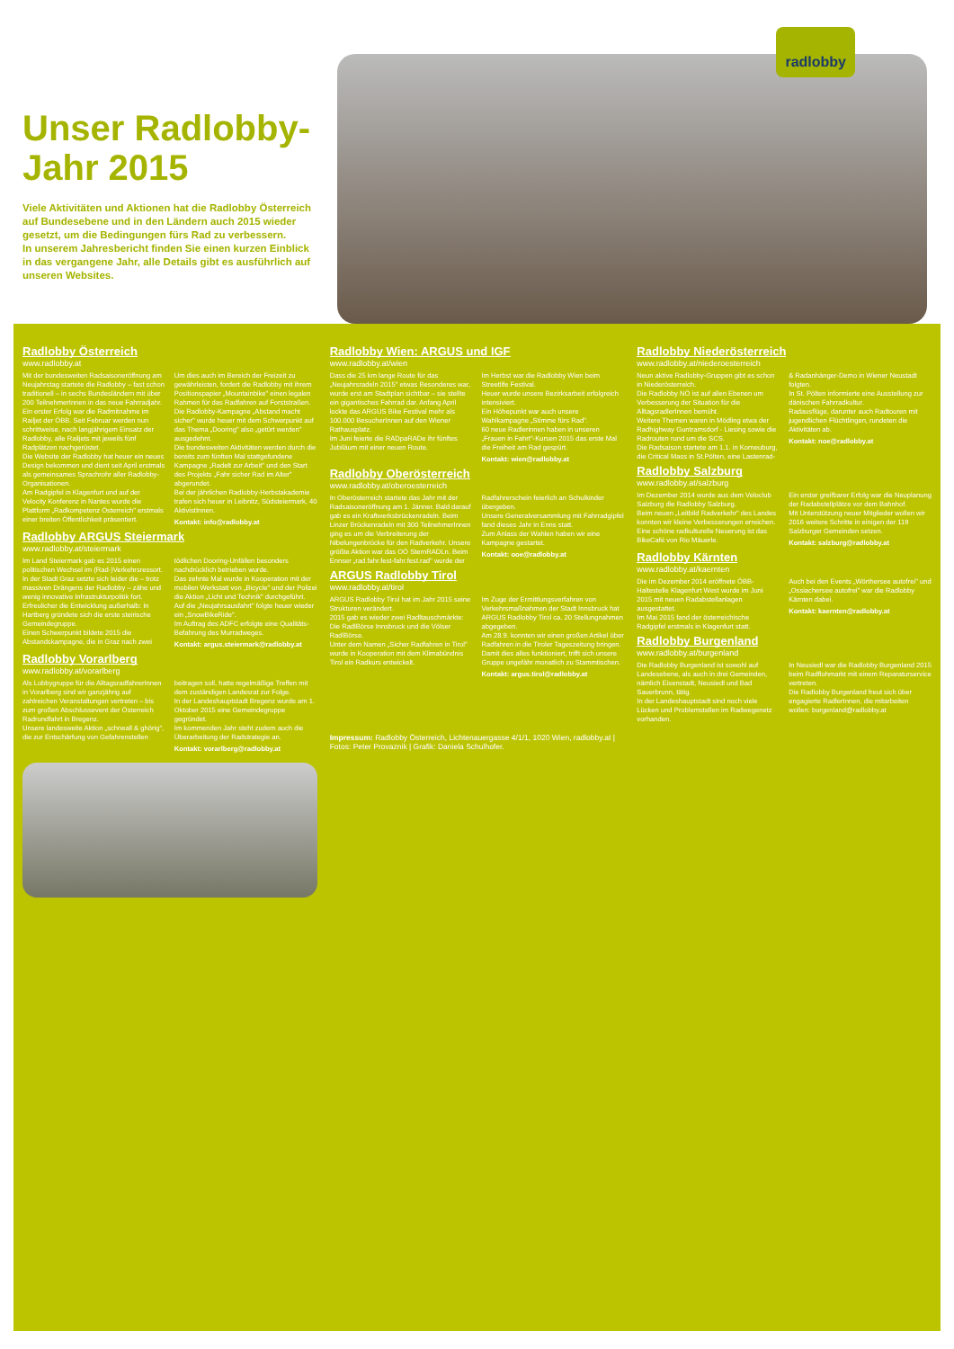Unser Radlobby-Jahr 2015
Viele Aktivitäten und Aktionen hat die Radlobby Österreich auf Bundesebene und in den Ländern auch 2015 wieder gesetzt, um die Bedingungen fürs Rad zu verbessern.
In unserem Jahresbericht finden Sie einen kurzen Einblick in das vergangene Jahr, alle Details gibt es ausführlich auf unseren Websites.
radlobby
Radlobby Österreich
www.radlobby.at
Mit der bundesweiten Radsaisoneröffnung am Neujahrstag startete die Radlobby – fast schon traditionell – in sechs Bundesländern mit über 200 TeilnehmerInnen in das neue Fahrradjahr. Ein erster Erfolg war die Radmitnahme im Railjet der ÖBB. Seit Februar werden nun schrittweise, nach langjährigem Einsatz der Radlobby, alle Railjets mit jeweils fünf Radplätzen nachgerüstet.
Die Website der Radlobby hat heuer ein neues Design bekommen und dient seit April erstmals als gemeinsames Sprachrohr aller Radlobby-Organisationen.
Am Radgipfel in Klagenfurt und auf der Velocity Konferenz in Nantes wurde die Plattform „Radkompetenz Österreich" erstmals einer breiten Öffentlichkeit präsentiert.
Um dies auch im Bereich der Freizeit zu gewährleisten, fordert die Radlobby mit ihrem Positionspapier „Mountainbike" einen legalen Rahmen für das Radfahren auf Forststraßen.
Die Radlobby-Kampagne „Abstand macht sicher" wurde heuer mit dem Schwerpunkt auf das Thema „Dooring" also „getürt werden" ausgedehnt.
Die bundesweiten Aktivitäten werden durch die bereits zum fünften Mal stattgefundene Kampagne „Radelt zur Arbeit" und den Start des Projekts „Fahr sicher Rad im Alter" abgerundet.
Bei der jährlichen Radlobby-Herbstakademie trafen sich heuer in Leibnitz, Südsteiermark, 40 AktivistInnen.
Kontakt: info@radlobby.at
Radlobby ARGUS Steiermark
www.radlobby.at/steiermark
Im Land Steiermark gab es 2015 einen politischen Wechsel im (Rad-)Verkehrsressort. In der Stadt Graz setzte sich leider die – trotz massiven Drängens der Radlobby – zähe und wenig innovative Infrastrukturpolitik fort.
Erfreulicher die Entwicklung außerhalb: In Hartberg gründete sich die erste steirische Gemeindegruppe.
Einen Schwerpunkt bildete 2015 die Abstandskampagne, die in Graz nach zwei tödlichen Dooring-Unfällen besonders nachdrücklich betrieben wurde.
Das zehnte Mal wurde in Kooperation mit der mobilen Werkstatt von „Bicycle" und der Polizei die Aktion „Licht und Technik" durchgeführt.
Auf die „Neujahrsausfahrt" folgte heuer wieder ein „SnowBikeRide".
Im Auftrag des ADFC erfolgte eine Qualitäts-Befahrung des Murradweges.
Kontakt: argus.steiermark@radlobby.at
Radlobby Vorarlberg
www.radlobby.at/vorarlberg
Als Lobbygruppe für die AlltagsradfahrerInnen in Vorarlberg sind wir ganzjährig auf zahlreichen Veranstaltungen vertreten – bis zum großen Abschlussevent der Österreich Radrundfahrt in Bregenz.
Unsere landesweite Aktion „schneall & ghörig", die zur Entschärfung von Gefahrenstellen beitragen soll, hatte regelmäßige Treffen mit dem zuständigen Landesrat zur Folge.
In der Landeshauptstadt Bregenz wurde am 1. Oktober 2015 eine Gemeindegruppe gegründet.
Im kommenden Jahr steht zudem auch die Überarbeitung der Radstrategie an.
Kontakt: vorarlberg@radlobby.at
Radlobby Wien: ARGUS und IGF
www.radlobby.at/wien
Dass die 25 km lange Route für das „Neujahrsradeln 2015" etwas Besonderes war, wurde erst am Stadtplan sichtbar – sie stellte ein gigantisches Fahrrad dar. Anfang April lockte das ARGUS Bike Festival mehr als 100.000 BesucherInnen auf den Wiener Rathausplatz.
Im Juni feierte die RADpaRADe ihr fünftes Jubiläum mit einer neuen Route.
Im Herbst war die Radlobby Wien beim Streetlife Festival.
Heuer wurde unsere Bezirksarbeit erfolgreich intensiviert.
Ein Höhepunkt war auch unsere Wahlkampagne „Stimme fürs Rad".
60 neue Radlerinnen haben in unseren „Frauen in Fahrt"-Kursen 2015 das erste Mal die Freiheit am Rad gespürt.
Kontakt: wien@radlobby.at
Radlobby Oberösterreich
www.radlobby.at/oberoesterreich
In Oberösterreich startete das Jahr mit der Radsaisoneröffnung am 1. Jänner. Bald darauf gab es ein Kraftwerksbrückenradeln. Beim Linzer Brückenradeln mit 300 TeilnehmerInnen ging es um die Verbreiterung der Nibelungenbrücke für den Radverkehr. Unsere größte Aktion war das OÖ SternRADLn. Beim Ennser „rad.fahr.fest-fahr.fest.rad" wurde der Radfahrerschein feierlich an Schulkinder übergeben.
Unsere Generalversammlung mit Fahrradgipfel fand dieses Jahr in Enns statt.
Zum Anlass der Wahlen haben wir eine Kampagne gestartet.
Kontakt: ooe@radlobby.at
ARGUS Radlobby Tirol
www.radlobby.at/tirol
ARGUS Radlobby Tirol hat im Jahr 2015 seine Strukturen verändert.
2015 gab es wieder zwei Radltauschmärkte: Die RadlBörse Innsbruck und die Völser RadlBörse.
Unter dem Namen „Sicher Radfahren in Tirol" wurde in Kooperation mit dem Klimabündnis Tirol ein Radkurs entwickelt.
Im Zuge der Ermittlungsverfahren von Verkehrsmaßnahmen der Stadt Innsbruck hat ARGUS Radlobby Tirol ca. 20 Stellungnahmen abgegeben.
Am 28.9. konnten wir einen großen Artikel über Radfahren in die Tiroler Tageszeitung bringen.
Damit dies alles funktioniert, trifft sich unsere Gruppe ungefähr monatlich zu Stammtischen.
Kontakt: argus.tirol@radlobby.at
Impressum: Radlobby Österreich, Lichtenauergasse 4/1/1, 1020 Wien, radlobby.at | Fotos: Peter Provaznik | Grafik: Daniela Schulhofer.
Radlobby Niederösterreich
www.radlobby.at/niederoesterreich
Neun aktive Radlobby-Gruppen gibt es schon in Niederösterreich.
Die Radlobby NÖ ist auf allen Ebenen um Verbesserung der Situation für die AlltagsradlerInnen bemüht.
Weitere Themen waren in Mödling etwa der Radhighway Guntramsdorf - Liesing sowie die Radrouten rund um die SCS.
Die Radsaison startete am 1.1. in Korneuburg, die Critical Mass in St.Pölten, eine Lastenrad- & Radanhänger-Demo in Wiener Neustadt folgten.
In St. Pölten informierte eine Ausstellung zur dänischen Fahrradkultur.
Radausflüge, darunter auch Radtouren mit jugendlichen Flüchtlingen, rundeten die Aktivitäten ab.
Kontakt: noe@radlobby.at
Radlobby Salzburg
www.radlobby.at/salzburg
Im Dezember 2014 wurde aus dem Veloclub Salzburg die Radlobby Salzburg.
Beim neuen „Leitbild Radverkehr" des Landes konnten wir kleine Verbesserungen erreichen.
Eine schöne radkulturelle Neuerung ist das BikeCafé von Rio Mäuerle.
Ein erster greifbarer Erfolg war die Neuplanung der Radabstellplätze vor dem Bahnhof.
Mit Unterstützung neuer Mitglieder wollen wir 2016 weitere Schritte in einigen der 119 Salzburger Gemeinden setzen.
Kontakt: salzburg@radlobby.at
Radlobby Kärnten
www.radlobby.at/kaernten
Die im Dezember 2014 eröffnete ÖBB-Haltestelle Klagenfurt West wurde im Juni 2015 mit neuen Radabstellanlagen ausgestattet.
Im Mai 2015 fand der österreichische Radgipfel erstmals in Klagenfurt statt.
Auch bei den Events „Wörthersee autofrei" und „Ossiachersee autofrei" war die Radlobby Kärnten dabei.
Kontakt: kaernten@radlobby.at
Radlobby Burgenland
www.radlobby.at/burgenland
Die Radlobby Burgenland ist sowohl auf Landesebene, als auch in drei Gemeinden, nämlich Eisenstadt, Neusiedl und Bad Sauerbrunn, tätig.
In der Landeshauptstadt sind noch viele Lücken und Problemstellen im Radwegenetz vorhanden.
In Neusiedl war die Radlobby Burgenland 2015 beim Radflohmarkt mit einem Reparaturservice vertreten.
Die Radlobby Burgenland freut sich über engagierte RadlerInnen, die mitarbeiten wollen: burgenland@radlobby.at